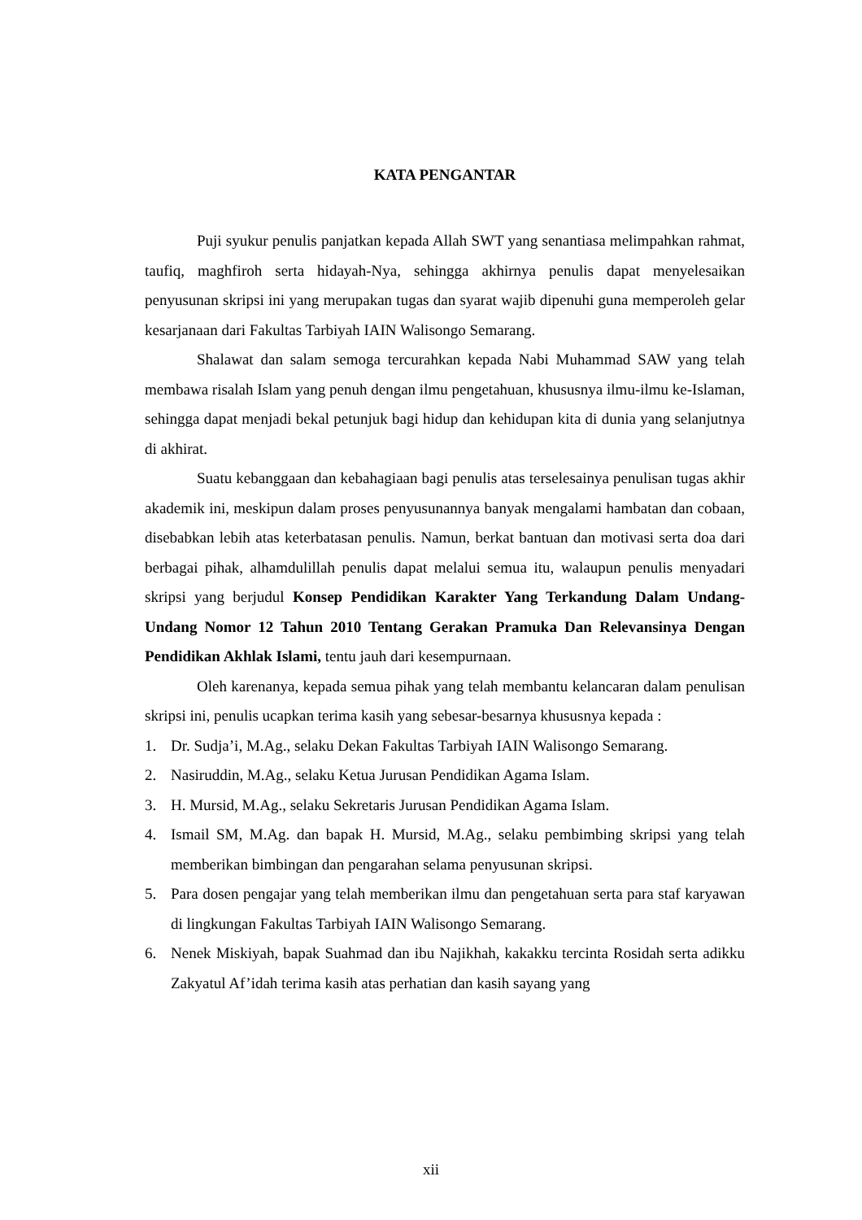KATA PENGANTAR
Puji syukur penulis panjatkan kepada Allah SWT yang senantiasa melimpahkan rahmat, taufiq, maghfiroh serta hidayah-Nya, sehingga akhirnya penulis dapat menyelesaikan penyusunan skripsi ini yang merupakan tugas dan syarat wajib dipenuhi guna memperoleh gelar kesarjanaan dari Fakultas Tarbiyah IAIN Walisongo Semarang.
Shalawat dan salam semoga tercurahkan kepada Nabi Muhammad SAW yang telah membawa risalah Islam yang penuh dengan ilmu pengetahuan, khususnya ilmu-ilmu ke-Islaman, sehingga dapat menjadi bekal petunjuk bagi hidup dan kehidupan kita di dunia yang selanjutnya di akhirat.
Suatu kebanggaan dan kebahagiaan bagi penulis atas terselesainya penulisan tugas akhir akademik ini, meskipun dalam proses penyusunannya banyak mengalami hambatan dan cobaan, disebabkan lebih atas keterbatasan penulis. Namun, berkat bantuan dan motivasi serta doa dari berbagai pihak, alhamdulillah penulis dapat melalui semua itu, walaupun penulis menyadari skripsi yang berjudul Konsep Pendidikan Karakter Yang Terkandung Dalam Undang-Undang Nomor 12 Tahun 2010 Tentang Gerakan Pramuka Dan Relevansinya Dengan Pendidikan Akhlak Islami, tentu jauh dari kesempurnaan.
Oleh karenanya, kepada semua pihak yang telah membantu kelancaran dalam penulisan skripsi ini, penulis ucapkan terima kasih yang sebesar-besarnya khususnya kepada :
1. Dr. Sudja’i, M.Ag., selaku Dekan Fakultas Tarbiyah IAIN Walisongo Semarang.
2. Nasiruddin, M.Ag., selaku Ketua Jurusan Pendidikan Agama Islam.
3. H. Mursid, M.Ag., selaku Sekretaris Jurusan Pendidikan Agama Islam.
4. Ismail SM, M.Ag. dan bapak H. Mursid, M.Ag., selaku pembimbing skripsi yang telah memberikan bimbingan dan pengarahan selama penyusunan skripsi.
5. Para dosen pengajar yang telah memberikan ilmu dan pengetahuan serta para staf karyawan di lingkungan Fakultas Tarbiyah IAIN Walisongo Semarang.
6. Nenek Miskiyah, bapak Suahmad dan ibu Najikhah, kakakku tercinta Rosidah serta adikku Zakyatul Af’idah terima kasih atas perhatian dan kasih sayang yang
xii